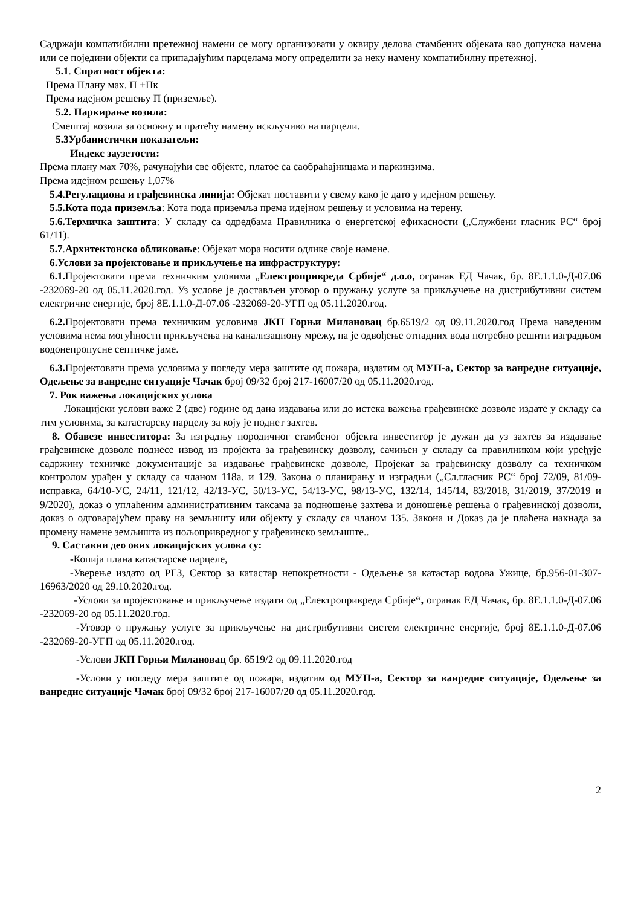Садржаји компатибилни претежној намени се могу организовати у оквиру делова стамбених објеката као допунска намена или се поједини објекти са припадајућим парцелама могу определити за неку намену компатибилну претежној.
5.1. Спратност објекта:
Према Плану мах. П +Пк
Према идејном решењу П (приземље).
5.2. Паркирање возила:
Смештај возила за основну и пратећу намену искључиво на парцели.
5.3Урбанистички показатељи:
Индекс заузетости:
Према плану мах 70%, рачунајући све објекте, платое са саобраћајницама и паркинзима.
Према идејном решењу 1,07%
5.4.Регулациона и грађевинска линија: Објекат поставити у свему како је дато у идејном решењу.
5.5.Кота пода приземља: Кота пода приземља према идејном решењу и условима на терену.
5.6.Термичка заштита: У складу са одредбама Правилника о енергетској ефикасности („Службени гласник РС“ број 61/11).
5.7.Архитектонско обликовање: Објекат мора носити одлике своје намене.
6.Услови за пројектовање и прикључење на инфраструктуру:
6.1. Пројектовати према техничким уловима „Електропривреда Србије“ д.о.о, огранак ЕД Чачак, бр. 8Е.1.1.0-Д-07.06 -232069-20 од 05.11.2020.год. Уз услове је достављен уговор о пружању услуге за прикључење на дистрибутивни систем електричне енергије, број 8Е.1.1.0-Д-07.06 -232069-20-УГП од 05.11.2020.год.
6.2. Пројектовати према техничким условима ЈКП Горњи Милановац бр.6519/2 од 09.11.2020.год Према наведеним условима нема могућности прикључења на канализациону мрежу, па је одвођење отпадних вода потребно решити изградњом водонепропусне септичке јаме.
6.3. Пројектовати према условима у погледу мера заштите од пожара, издатим од МУП-а, Сектор за ванредне ситуације, Одељење за ванредне ситуације Чачак број 09/32 број 217-16007/20 од 05.11.2020.год.
7. Рок важења локацијских услова
Локацијски услови важе 2 (две) године од дана издавања или до истека важења грађевинске дозволе издате у складу са тим условима, за катастарску парцелу за коју је поднет захтев.
8. Обавезе инвеститора: За изградњу породичног стамбеног објекта инвеститор је дужан да уз захтев за издавање грађевинске дозволе поднесе извод из пројекта за грађевинску дозволу, сачињен у складу са правилником који уређује садржину техничке документације за издавање грађевинске дозволе, Пројекат за грађевинску дозволу са техничком контролом урађен у складу са чланом 118а. и 129. Закона о планирању и изградњи („Сл.гласник РС“ број 72/09, 81/09-исправка, 64/10-УС, 24/11, 121/12, 42/13-УС, 50/13-УС, 54/13-УС, 98/13-УС, 132/14, 145/14, 83/2018, 31/2019, 37/2019 и 9/2020), доказ о уплаћеним административним таксама за подношење захтева и доношење решења о грађевинској дозволи, доказ о одговарајућем праву на земљишту или објекту у складу са чланом 135. Закона и Доказ да је плаћена накнада за промену намене земљишта из пољопривредног у грађевинско земљиште..
9. Саставни део ових локацијских услова су:
-Копија плана катастарске парцеле,
-Уверење издато од РГЗ, Сектор за катастар непокретности - Одељење за катастар водова Ужице, бр.956-01-307- 16963/2020 од 29.10.2020.год.
-Услови за пројектовање и прикључење издати од „Електропривреда Србије“, огранак ЕД Чачак, бр. 8Е.1.1.0-Д-07.06 -232069-20 од 05.11.2020.год.
-Уговор о пружању услуге за прикључење на дистрибутивни систем електричне енергије, број 8Е.1.1.0-Д-07.06 -232069-20-УГП од 05.11.2020.год.
-Услови ЈКП Горњи Милановац бр. 6519/2 од 09.11.2020.год
-Услови у погледу мера заштите од пожара, издатим од МУП-а, Сектор за ванредне ситуације, Одељење за ванредне ситуације Чачак број 09/32 број 217-16007/20 од 05.11.2020.год.
2